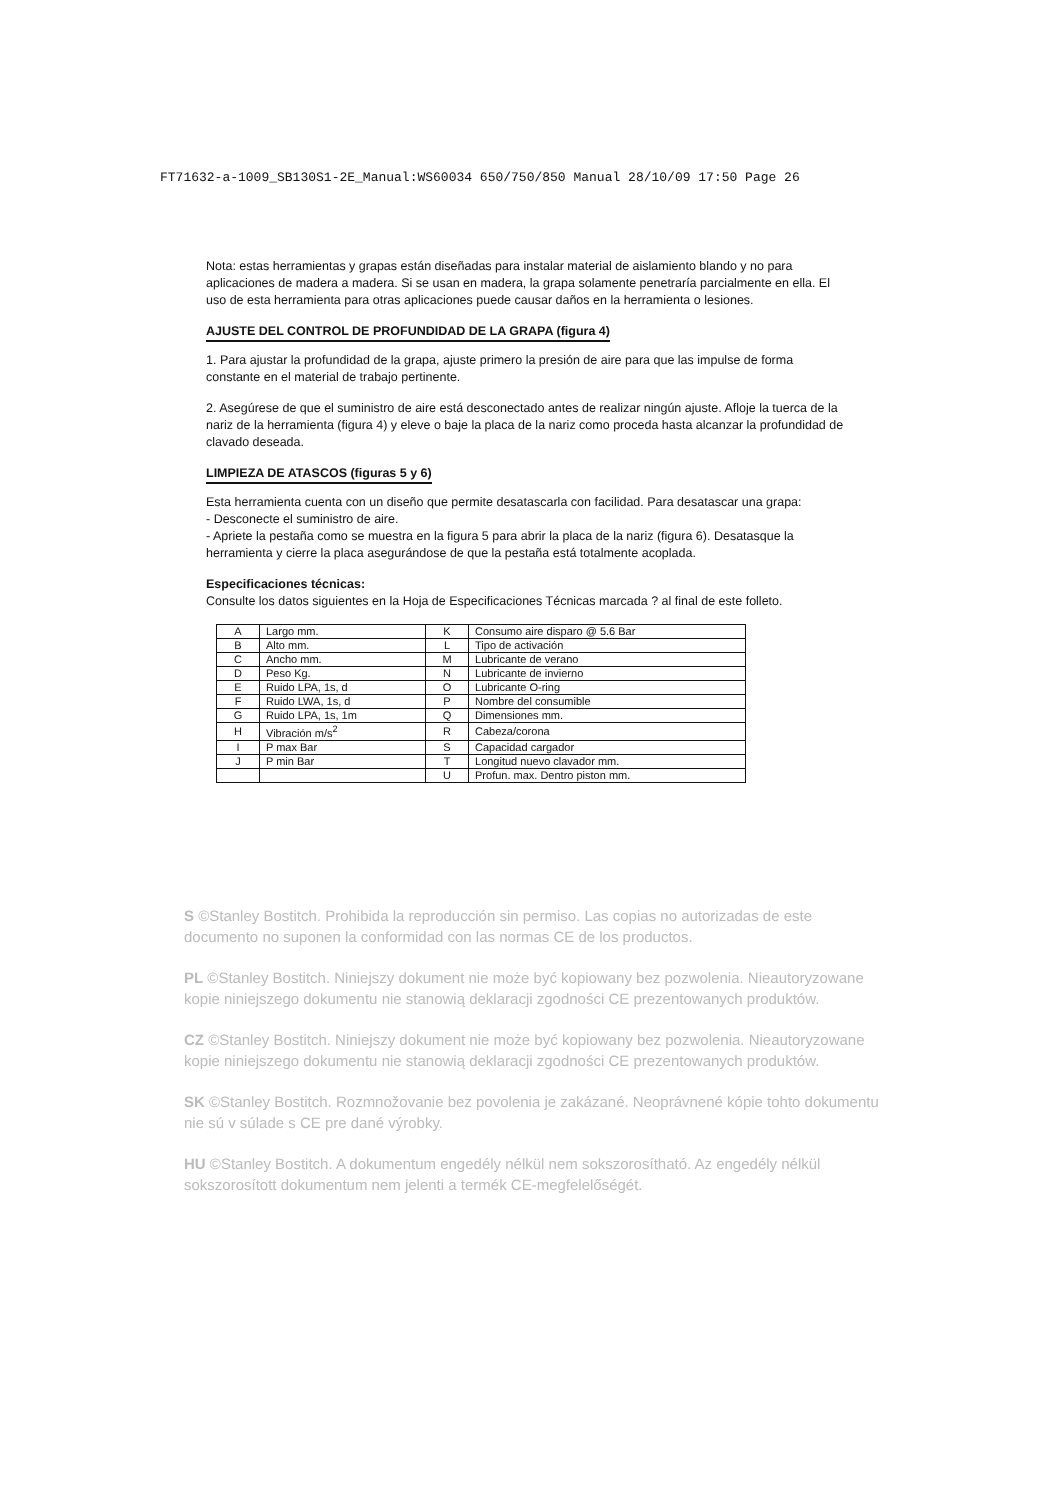FT71632-a-1009_SB130S1-2E_Manual:WS60034 650/750/850 Manual 28/10/09 17:50 Page 26
Nota: estas herramientas y grapas están diseñadas para instalar material de aislamiento blando y no para aplicaciones de madera a madera. Si se usan en madera, la grapa solamente penetraría parcialmente en ella. El uso de esta herramienta para otras aplicaciones puede causar daños en la herramienta o lesiones.
AJUSTE DEL CONTROL DE PROFUNDIDAD DE LA GRAPA (figura 4)
1. Para ajustar la profundidad de la grapa, ajuste primero la presión de aire para que las impulse de forma constante en el material de trabajo pertinente.
2. Asegúrese de que el suministro de aire está desconectado antes de realizar ningún ajuste. Afloje la tuerca de la nariz de la herramienta (figura 4) y eleve o baje la placa de la nariz como proceda hasta alcanzar la profundidad de clavado deseada.
LIMPIEZA DE ATASCOS (figuras 5 y 6)
Esta herramienta cuenta con un diseño que permite desatascarla con facilidad. Para desatascar una grapa:
- Desconecte el suministro de aire.
- Apriete la pestaña como se muestra en la figura 5 para abrir la placa de la nariz (figura 6). Desatasque la herramienta y cierre la placa asegurándose de que la pestaña está totalmente acoplada.
Especificaciones técnicas:
Consulte los datos siguientes en la Hoja de Especificaciones Técnicas marcada ? al final de este folleto.
| A | Largo mm. | K | Consumo aire disparo @ 5.6 Bar |
| B | Alto mm. | L | Tipo de activación |
| C | Ancho mm. | M | Lubricante de verano |
| D | Peso Kg. | N | Lubricante de invierno |
| E | Ruido LPA, 1s, d | O | Lubricante O-ring |
| F | Ruido LWA, 1s, d | P | Nombre del consumible |
| G | Ruido LPA, 1s, 1m | Q | Dimensiones mm. |
| H | Vibración m/s<sup>2</sup> | R | Cabeza/corona |
| I | P max Bar | S | Capacidad cargador |
| J | P min Bar | T | Longitud nuevo clavador mm. |
| | | U | Profun. max. Dentro piston mm. |
S ©Stanley Bostitch. Prohibida la reproducción sin permiso. Las copias no autorizadas de este documento no suponen la conformidad con las normas CE de los productos.
PL ©Stanley Bostitch. Niniejszy dokument nie może być kopiowany bez pozwolenia. Nieautoryzowane kopie niniejszego dokumentu nie stanowią deklaracji zgodności CE prezentowanych produktów.
CZ ©Stanley Bostitch. Niniejszy dokument nie może być kopiowany bez pozwolenia. Nieautoryzowane kopie niniejszego dokumentu nie stanowią deklaracji zgodności CE prezentowanych produktów.
SK ©Stanley Bostitch. Rozmnožovanie bez povolenia je zakázané. Neoprávnené kópie tohto dokumentu nie sú v súlade s CE pre dané výrobky.
HU ©Stanley Bostitch. A dokumentum engedély nélkül nem sokszorosítható. Az engedély nélkül sokszorosított dokumentum nem jelenti a termék CE-megfelelőségét.